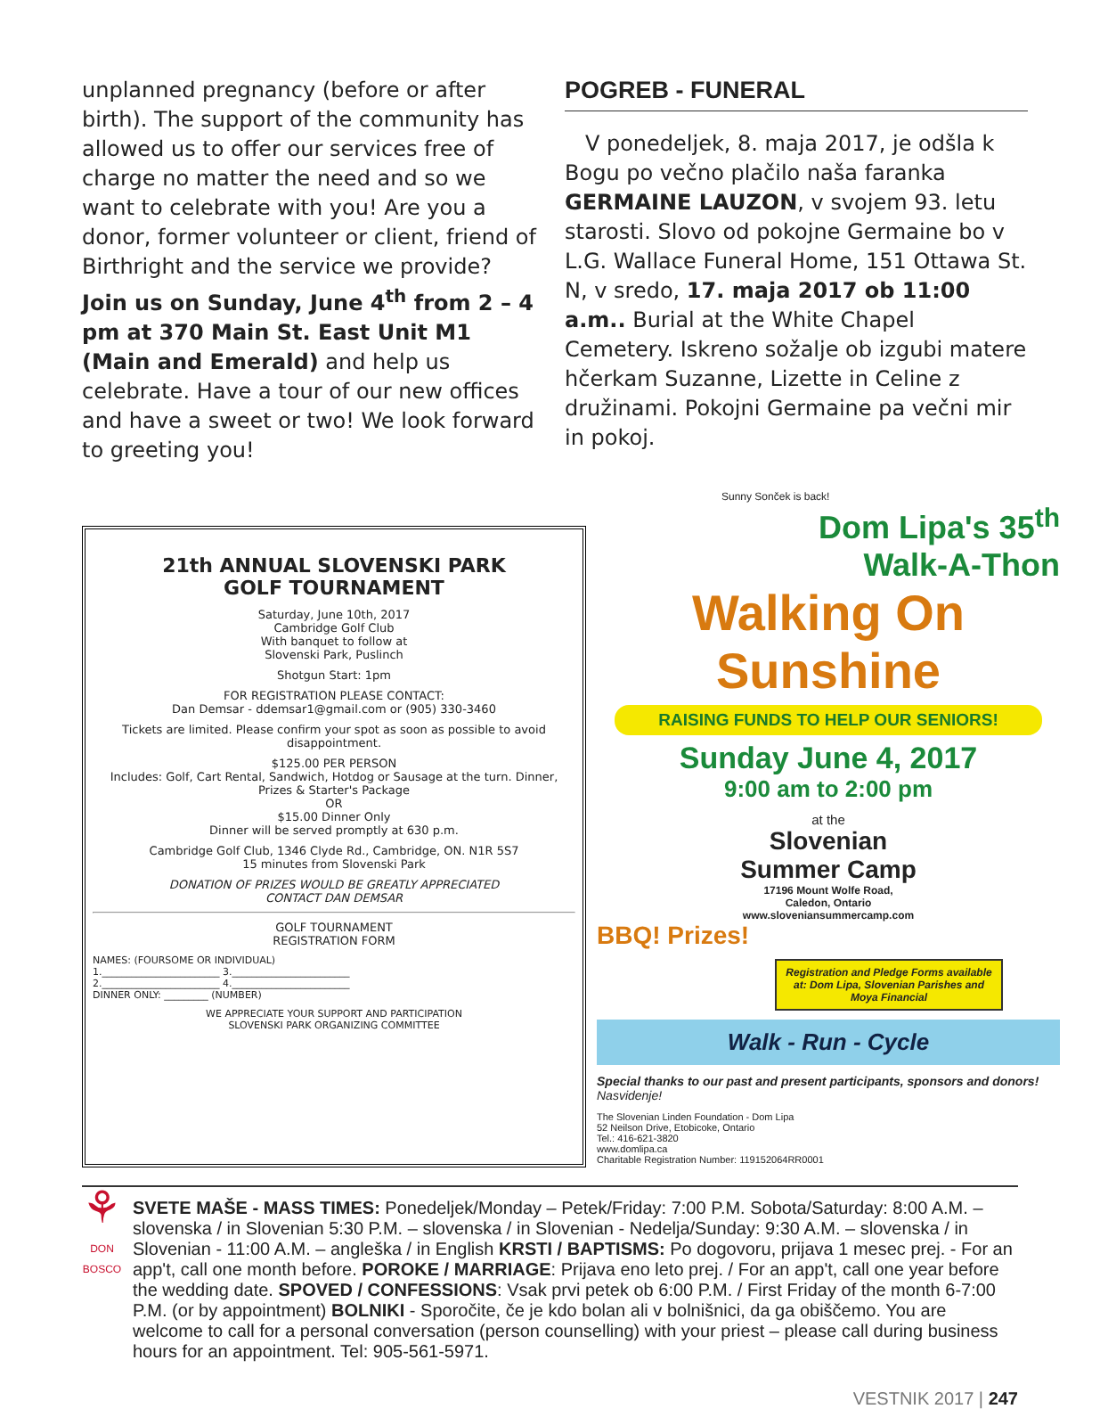unplanned pregnancy (before or after birth). The support of the community has allowed us to offer our services free of charge no matter the need and so we want to celebrate with you! Are you a donor, former volunteer or client, friend of Birthright and the service we provide? Join us on Sunday, June 4<sup>th</sup> from 2 – 4 pm at 370 Main St. East Unit M1 (Main and Emerald) and help us celebrate. Have a tour of our new offices and have a sweet or two! We look forward to greeting you!
POGREB - FUNERAL
V ponedeljek, 8. maja 2017, je odšla k Bogu po večno plačilo naša faranka GERMAINE LAUZON, v svojem 93. letu starosti. Slovo od pokojne Germaine bo v L.G. Wallace Funeral Home, 151 Ottawa St. N, v sredo, 17. maja 2017 ob 11:00 a.m.. Burial at the White Chapel Cemetery. Iskreno sožalje ob izgubi matere hčerkam Suzanne, Lizette in Celine z družinami. Pokojni Germaine pa večni mir in pokoj.
21th ANNUAL SLOVENSKI PARK
GOLF TOURNAMENT
Saturday, June 10th, 2017
Cambridge Golf Club
With banquet to follow at
Slovenski Park, Puslinch
Shotgun Start: 1pm
FOR REGISTRATION PLEASE CONTACT:
Dan Demsar - ddemsar1@gmail.com or (905) 330-3460
Tickets are limited. Please confirm your spot as soon as possible to avoid disappointment.
$125.00 PER PERSON
Includes: Golf, Cart Rental, Sandwich, Hotdog or Sausage at the turn. Dinner, Prizes & Starter's Package
OR
$15.00 Dinner Only
Dinner will be served promptly at 630 p.m.
Cambridge Golf Club, 1346 Clyde Rd., Cambridge, ON. N1R 5S7
15 minutes from Slovenski Park
DONATION OF PRIZES WOULD BE GREATLY APPRECIATED
CONTACT DAN DEMSAR
GOLF TOURNAMENT
REGISTRATION FORM
NAMES: (FOURSOME OR INDIVIDUAL)
1.________________________ 3.________________________
2.________________________ 4.________________________
DINNER ONLY: _________ (NUMBER)
WE APPRECIATE YOUR SUPPORT AND PARTICIPATION
SLOVENSKI PARK ORGANIZING COMMITTEE
Sunny Sonček is back!
Dom Lipa's 35<sup>th</sup>
Walk-A-Thon
Walking On Sunshine
RAISING FUNDS TO HELP OUR SENIORS!
Sunday June 4, 2017
9:00 am to 2:00 pm
at the
Slovenian
Summer Camp
17196 Mount Wolfe Road,
Caledon, Ontario
www.sloveniansummercamp.com
BBQ! Prizes!
Registration and Pledge Forms available at: Dom Lipa, Slovenian Parishes and Moya Financial
Walk - Run - Cycle
Special thanks to our past and present participants, sponsors and donors! Nasvidenje!
The Slovenian Linden Foundation - Dom Lipa
52 Neilson Drive, Etobicoke, Ontario
Tel.: 416-621-3820
www.domlipa.ca
Charitable Registration Number: 119152064RR0001
⚘
DON BOSCO
SVETE MAŠE - MASS TIMES: Ponedeljek/Monday – Petek/Friday: 7:00 P.M. Sobota/Saturday: 8:00 A.M. – slovenska / in Slovenian 5:30 P.M. – slovenska / in Slovenian - Nedelja/Sunday: 9:30 A.M. – slovenska / in Slovenian - 11:00 A.M. – angleška / in English KRSTI / BAPTISMS: Po dogovoru, prijava 1 mesec prej. - For an app't, call one month before. POROKE / MARRIAGE: Prijava eno leto prej. / For an app't, call one year before the wedding date. SPOVED / CONFESSIONS: Vsak prvi petek ob 6:00 P.M. / First Friday of the month 6-7:00 P.M. (or by appointment) BOLNIKI - Sporočite, če je kdo bolan ali v bolnišnici, da ga obiščemo. You are welcome to call for a personal conversation (person counselling) with your priest – please call during business hours for an appointment. Tel: 905-561-5971.
VESTNIK 2017 | 247